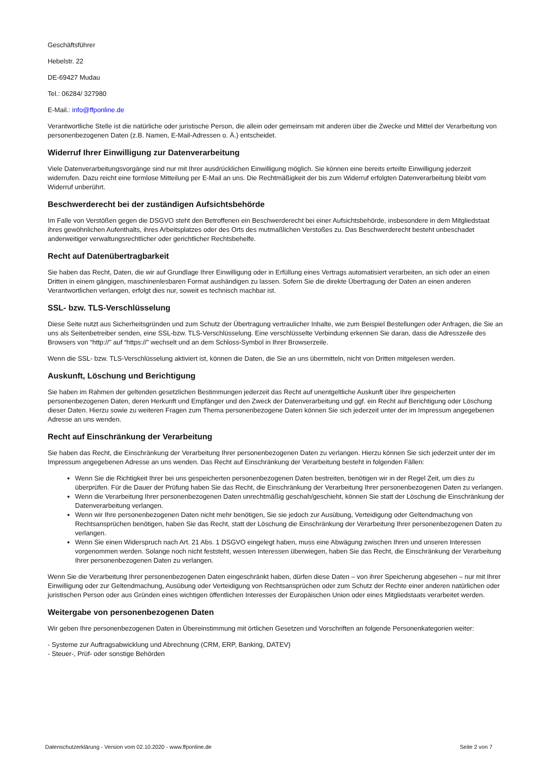Geschäftsführer
Hebelstr. 22
DE-69427 Mudau
Tel.: 06284/ 327980
E-Mail.: info@ffponline.de
Verantwortliche Stelle ist die natürliche oder juristische Person, die allein oder gemeinsam mit anderen über die Zwecke und Mittel der Verarbeitung von personenbezogenen Daten (z.B. Namen, E-Mail-Adressen o. Ä.) entscheidet.
Widerruf Ihrer Einwilligung zur Datenverarbeitung
Viele Datenverarbeitungsvorgänge sind nur mit Ihrer ausdrücklichen Einwilligung möglich. Sie können eine bereits erteilte Einwilligung jederzeit widerrufen. Dazu reicht eine formlose Mitteilung per E-Mail an uns. Die Rechtmäßigkeit der bis zum Widerruf erfolgten Datenverarbeitung bleibt vom Widerruf unberührt.
Beschwerderecht bei der zuständigen Aufsichtsbehörde
Im Falle von Verstößen gegen die DSGVO steht den Betroffenen ein Beschwerderecht bei einer Aufsichtsbehörde, insbesondere in dem Mitgliedstaat ihres gewöhnlichen Aufenthalts, ihres Arbeitsplatzes oder des Orts des mutmaßlichen Verstoßes zu. Das Beschwerderecht besteht unbeschadet anderweitiger verwaltungsrechtlicher oder gerichtlicher Rechtsbehelfe.
Recht auf Datenübertragbarkeit
Sie haben das Recht, Daten, die wir auf Grundlage Ihrer Einwilligung oder in Erfüllung eines Vertrags automatisiert verarbeiten, an sich oder an einen Dritten in einem gängigen, maschinenlesbaren Format aushändigen zu lassen. Sofern Sie die direkte Übertragung der Daten an einen anderen Verantwortlichen verlangen, erfolgt dies nur, soweit es technisch machbar ist.
SSL- bzw. TLS-Verschlüsselung
Diese Seite nutzt aus Sicherheitsgründen und zum Schutz der Übertragung vertraulicher Inhalte, wie zum Beispiel Bestellungen oder Anfragen, die Sie an uns als Seitenbetreiber senden, eine SSL-bzw. TLS-Verschlüsselung. Eine verschlüsselte Verbindung erkennen Sie daran, dass die Adresszeile des Browsers von “http://” auf “https://” wechselt und an dem Schloss-Symbol in Ihrer Browserzeile.
Wenn die SSL- bzw. TLS-Verschlüsselung aktiviert ist, können die Daten, die Sie an uns übermitteln, nicht von Dritten mitgelesen werden.
Auskunft, Löschung und Berichtigung
Sie haben im Rahmen der geltenden gesetzlichen Bestimmungen jederzeit das Recht auf unentgeltliche Auskunft über Ihre gespeicherten personenbezogenen Daten, deren Herkunft und Empfänger und den Zweck der Datenverarbeitung und ggf. ein Recht auf Berichtigung oder Löschung dieser Daten. Hierzu sowie zu weiteren Fragen zum Thema personenbezogene Daten können Sie sich jederzeit unter der im Impressum angegebenen Adresse an uns wenden.
Recht auf Einschränkung der Verarbeitung
Sie haben das Recht, die Einschränkung der Verarbeitung Ihrer personenbezogenen Daten zu verlangen. Hierzu können Sie sich jederzeit unter der im Impressum angegebenen Adresse an uns wenden. Das Recht auf Einschränkung der Verarbeitung besteht in folgenden Fällen:
Wenn Sie die Richtigkeit Ihrer bei uns gespeicherten personenbezogenen Daten bestreiten, benötigen wir in der Regel Zeit, um dies zu überprüfen. Für die Dauer der Prüfung haben Sie das Recht, die Einschränkung der Verarbeitung Ihrer personenbezogenen Daten zu verlangen.
Wenn die Verarbeitung Ihrer personenbezogenen Daten unrechtmäßig geschah/geschieht, können Sie statt der Löschung die Einschränkung der Datenverarbeitung verlangen.
Wenn wir Ihre personenbezogenen Daten nicht mehr benötigen, Sie sie jedoch zur Ausübung, Verteidigung oder Geltendmachung von Rechtsansprüchen benötigen, haben Sie das Recht, statt der Löschung die Einschränkung der Verarbeitung Ihrer personenbezogenen Daten zu verlangen.
Wenn Sie einen Widerspruch nach Art. 21 Abs. 1 DSGVO eingelegt haben, muss eine Abwägung zwischen Ihren und unseren Interessen vorgenommen werden. Solange noch nicht feststeht, wessen Interessen überwiegen, haben Sie das Recht, die Einschränkung der Verarbeitung Ihrer personenbezogenen Daten zu verlangen.
Wenn Sie die Verarbeitung Ihrer personenbezogenen Daten eingeschränkt haben, dürfen diese Daten – von ihrer Speicherung abgesehen – nur mit Ihrer Einwilligung oder zur Geltendmachung, Ausübung oder Verteidigung von Rechtsansprüchen oder zum Schutz der Rechte einer anderen natürlichen oder juristischen Person oder aus Gründen eines wichtigen öffentlichen Interesses der Europäischen Union oder eines Mitgliedstaats verarbeitet werden.
Weitergabe von personenbezogenen Daten
Wir geben Ihre personenbezogenen Daten in Übereinstimmung mit örtlichen Gesetzen und Vorschriften an folgende Personenkategorien weiter:
- Systeme zur Auftragsabwicklung und Abrechnung (CRM, ERP, Banking, DATEV)
- Steuer-, Prüf- oder sonstige Behörden
Datenschutzerklärung - Version vom 02.10.2020 - www.ffponline.de Seite 2 von 7